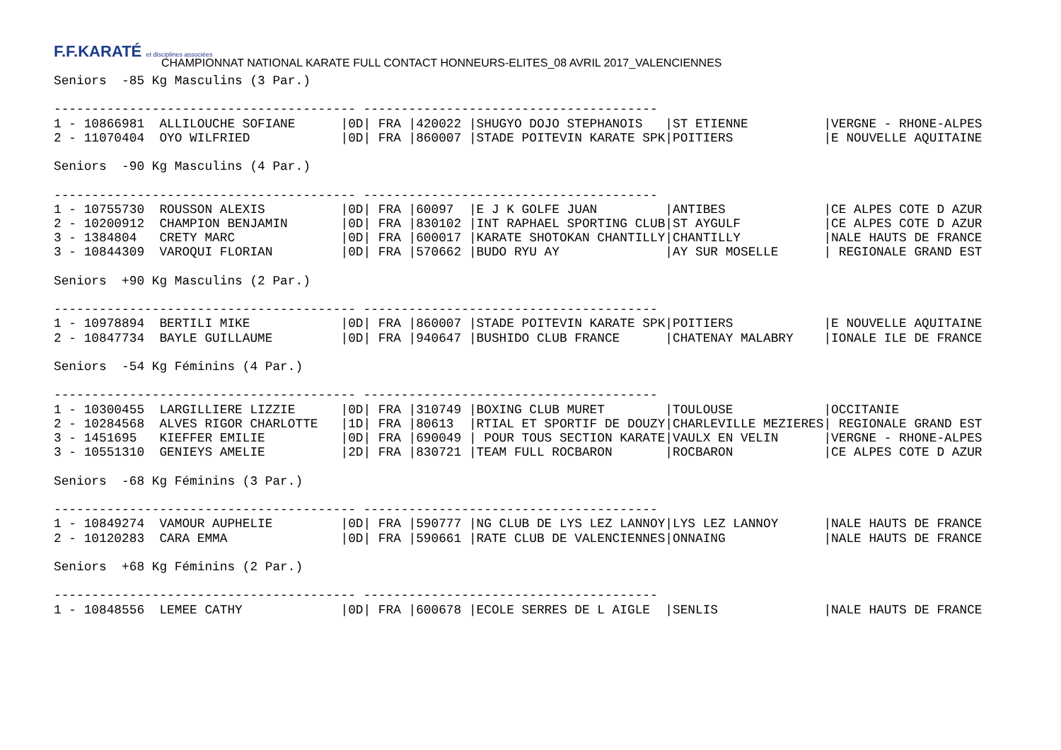F.F.KARATÉ et disciplines associées
CHAMPIONNAT NATIONAL KARATE FULL CONTACT HONNEURS-ELITES_08 AVRIL 2017_VALENCIENNES
Seniors  -85 Kg Masculins (3 Par.)

---------------------------------------- ---------------------------------------
1 - 10866981  ALLILOUCHE SOFIANE      |0D| FRA |420022 |SHUGYO DOJO STEPHANOIS   |ST ETIENNE          |VERGNE - RHONE-ALPES
2 - 11070404  OYO WILFRIED            |0D| FRA |860007 |STADE POITEVIN KARATE SPK|POITIERS            |E NOUVELLE AQUITAINE

Seniors  -90 Kg Masculins (4 Par.)

---------------------------------------- ---------------------------------------
1 - 10755730  ROUSSON ALEXIS          |0D| FRA |60097  |E J K GOLFE JUAN         |ANTIBES             |CE ALPES COTE D AZUR
2 - 10200912  CHAMPION BENJAMIN       |0D| FRA |830102 |INT RAPHAEL SPORTING CLUB|ST AYGULF           |CE ALPES COTE D AZUR
3 - 1384804   CRETY MARC              |0D| FRA |600017 |KARATE SHOTOKAN CHANTILLY|CHANTILLY           |NALE HAUTS DE FRANCE
3 - 10844309  VAROQUI FLORIAN         |0D| FRA |570662 |BUDO RYU AY              |AY SUR MOSELLE      | REGIONALE GRAND EST

Seniors  +90 Kg Masculins (2 Par.)

---------------------------------------- ---------------------------------------
1 - 10978894  BERTILI MIKE            |0D| FRA |860007 |STADE POITEVIN KARATE SPK|POITIERS            |E NOUVELLE AQUITAINE
2 - 10847734  BAYLE GUILLAUME         |0D| FRA |940647 |BUSHIDO CLUB FRANCE      |CHATENAY MALABRY    |IONALE ILE DE FRANCE

Seniors  -54 Kg Féminins (4 Par.)

---------------------------------------- ---------------------------------------
1 - 10300455  LARGILLIERE LIZZIE      |0D| FRA |310749 |BOXING CLUB MURET        |TOULOUSE            |OCCITANIE
2 - 10284568  ALVES RIGOR CHARLOTTE   |1D| FRA |80613  |RTIAL ET SPORTIF DE DOUZY|CHARLEVILLE MEZIERES| REGIONALE GRAND EST
3 - 1451695   KIEFFER EMILIE          |0D| FRA |690049 | POUR TOUS SECTION KARATE|VAULX EN VELIN      |VERGNE - RHONE-ALPES
3 - 10551310  GENIEYS AMELIE          |2D| FRA |830721 |TEAM FULL ROCBARON       |ROCBARON            |CE ALPES COTE D AZUR

Seniors  -68 Kg Féminins (3 Par.)

---------------------------------------- ---------------------------------------
1 - 10849274  VAMOUR AUPHELIE         |0D| FRA |590777 |NG CLUB DE LYS LEZ LANNOY|LYS LEZ LANNOY      |NALE HAUTS DE FRANCE
2 - 10120283  CARA EMMA               |0D| FRA |590661 |RATE CLUB DE VALENCIENNES|ONNAING             |NALE HAUTS DE FRANCE

Seniors  +68 Kg Féminins (2 Par.)

---------------------------------------- ---------------------------------------
1 - 10848556  LEMEE CATHY             |0D| FRA |600678 |ECOLE SERRES DE L AIGLE  |SENLIS              |NALE HAUTS DE FRANCE